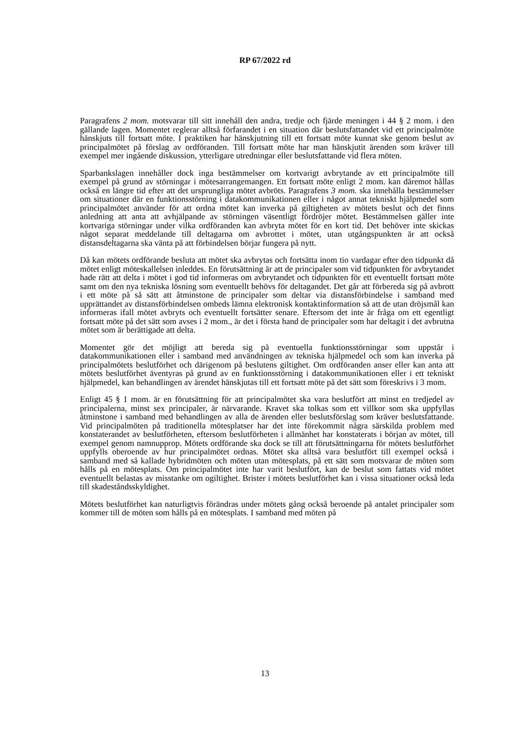RP 67/2022 rd
Paragrafens 2 mom. motsvarar till sitt innehåll den andra, tredje och fjärde meningen i 44 § 2 mom. i den gällande lagen. Momentet reglerar alltså förfarandet i en situation där beslutsfattandet vid ett principalmöte hänskjuts till fortsatt möte. I praktiken har hänskjutning till ett fortsatt möte kunnat ske genom beslut av principalmötet på förslag av ordföranden. Till fortsatt möte har man hänskjutit ärenden som kräver till exempel mer ingående diskussion, ytterligare utredningar eller beslutsfattande vid flera möten.
Sparbankslagen innehåller dock inga bestämmelser om kortvarigt avbrytande av ett principalmöte till exempel på grund av störningar i mötesarrangemangen. Ett fortsatt möte enligt 2 mom. kan däremot hållas också en längre tid efter att det ursprungliga mötet avbröts. Paragrafens 3 mom. ska innehålla bestämmelser om situationer där en funktionsstörning i datakommunikationen eller i något annat tekniskt hjälpmedel som principalmötet använder för att ordna mötet kan inverka på giltigheten av mötets beslut och det finns anledning att anta att avhjälpande av störningen väsentligt fördröjer mötet. Bestämmelsen gäller inte kortvariga störningar under vilka ordföranden kan avbryta mötet för en kort tid. Det behöver inte skickas något separat meddelande till deltagarna om avbrottet i mötet, utan utgångspunkten är att också distansdeltagarna ska vänta på att förbindelsen börjar fungera på nytt.
Då kan mötets ordförande besluta att mötet ska avbrytas och fortsätta inom tio vardagar efter den tidpunkt då mötet enligt möteskallelsen inleddes. En förutsättning är att de principaler som vid tidpunkten för avbrytandet hade rätt att delta i mötet i god tid informeras om avbrytandet och tidpunkten för ett eventuellt fortsatt möte samt om den nya tekniska lösning som eventuellt behövs för deltagandet. Det går att förbereda sig på avbrott i ett möte på så sätt att åtminstone de principaler som deltar via distansförbindelse i samband med upprättandet av distansförbindelsen ombeds lämna elektronisk kontaktinformation så att de utan dröjsmål kan informeras ifall mötet avbryts och eventuellt fortsätter senare. Eftersom det inte är fråga om ett egentligt fortsatt möte på det sätt som avses i 2 mom., är det i första hand de principaler som har deltagit i det avbrutna mötet som är berättigade att delta.
Momentet gör det möjligt att bereda sig på eventuella funktionsstörningar som uppstår i datakommunikationen eller i samband med användningen av tekniska hjälpmedel och som kan inverka på principalmötets beslutförhet och därigenom på beslutens giltighet. Om ordföranden anser eller kan anta att mötets beslutförhet äventyras på grund av en funktionsstörning i datakommunikationen eller i ett tekniskt hjälpmedel, kan behandlingen av ärendet hänskjutas till ett fortsatt möte på det sätt som föreskrivs i 3 mom.
Enligt 45 § 1 mom. är en förutsättning för att principalmötet ska vara beslutfört att minst en tredjedel av principalerna, minst sex principaler, är närvarande. Kravet ska tolkas som ett villkor som ska uppfyllas åtminstone i samband med behandlingen av alla de ärenden eller beslutsförslag som kräver beslutsfattande. Vid principalmöten på traditionella mötesplatser har det inte förekommit några särskilda problem med konstaterandet av beslutförheten, eftersom beslutförheten i allmänhet har konstaterats i början av mötet, till exempel genom namnupprop. Mötets ordförande ska dock se till att förutsättningarna för mötets beslutförhet uppfylls oberoende av hur principalmötet ordnas. Mötet ska alltså vara beslutfört till exempel också i samband med så kallade hybridmöten och möten utan mötesplats, på ett sätt som motsvarar de möten som hålls på en mötesplats. Om principalmötet inte har varit beslutfört, kan de beslut som fattats vid mötet eventuellt belastas av misstanke om ogiltighet. Brister i mötets beslutförhet kan i vissa situationer också leda till skadeståndsskyldighet.
Mötets beslutförhet kan naturligtvis förändras under mötets gång också beroende på antalet principaler som kommer till de möten som hålls på en mötesplats. I samband med möten på
13